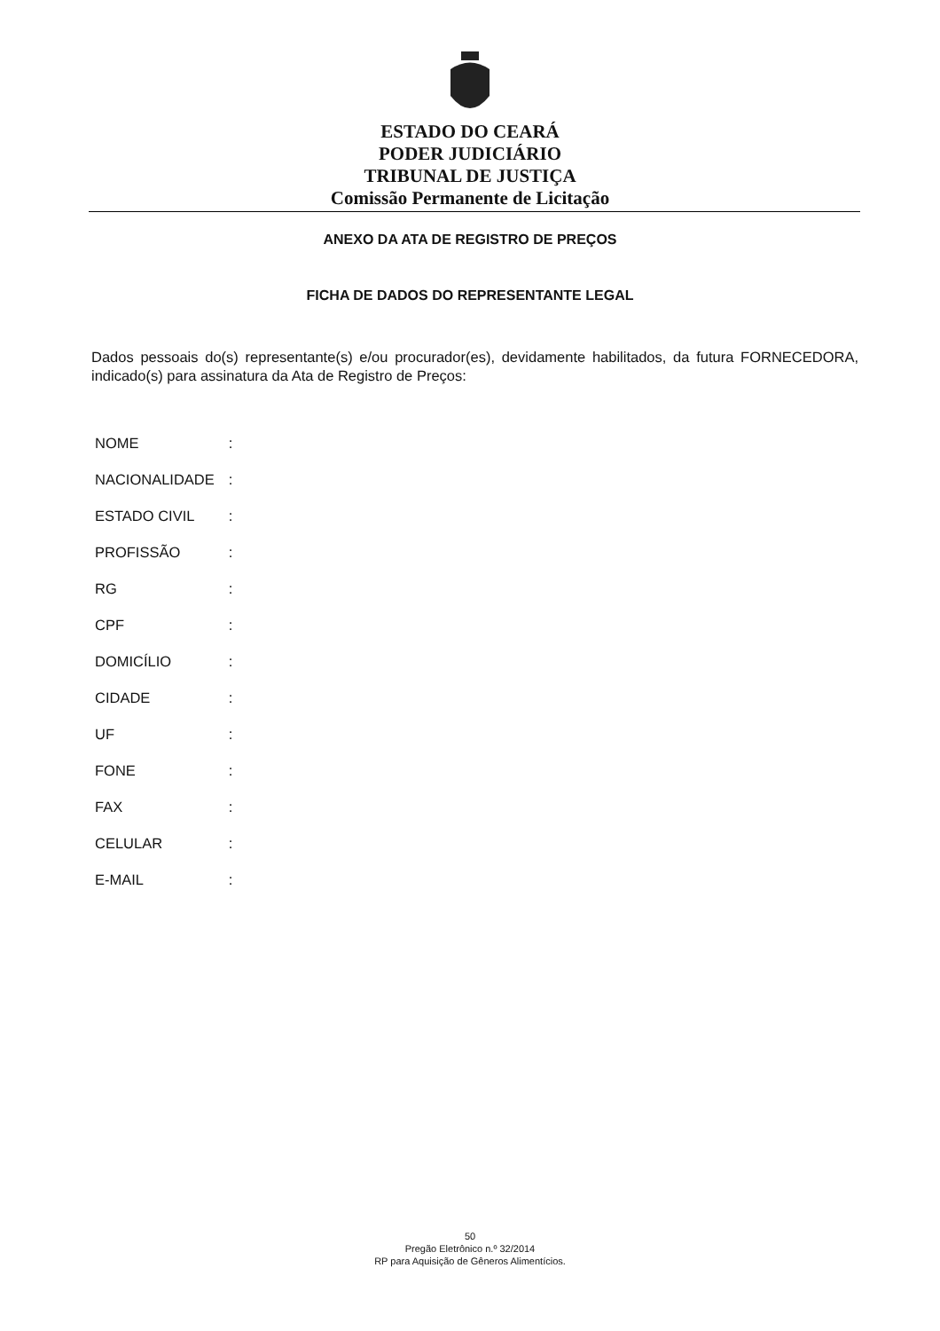ESTADO DO CEARÁ
PODER JUDICIÁRIO
TRIBUNAL DE JUSTIÇA
Comissão Permanente de Licitação
ANEXO DA ATA DE REGISTRO DE PREÇOS
FICHA DE DADOS DO REPRESENTANTE LEGAL
Dados pessoais do(s) representante(s) e/ou procurador(es), devidamente habilitados, da futura FORNECEDORA, indicado(s) para assinatura da Ata de Registro de Preços:
| NOME | : |
| NACIONALIDADE | : |
| ESTADO CIVIL | : |
| PROFISSÃO | : |
| RG | : |
| CPF | : |
| DOMICÍLIO | : |
| CIDADE | : |
| UF | : |
| FONE | : |
| FAX | : |
| CELULAR | : |
| E-MAIL | : |
50
Pregão Eletrônico n.º 32/2014
RP para Aquisição de Gêneros Alimentícios.